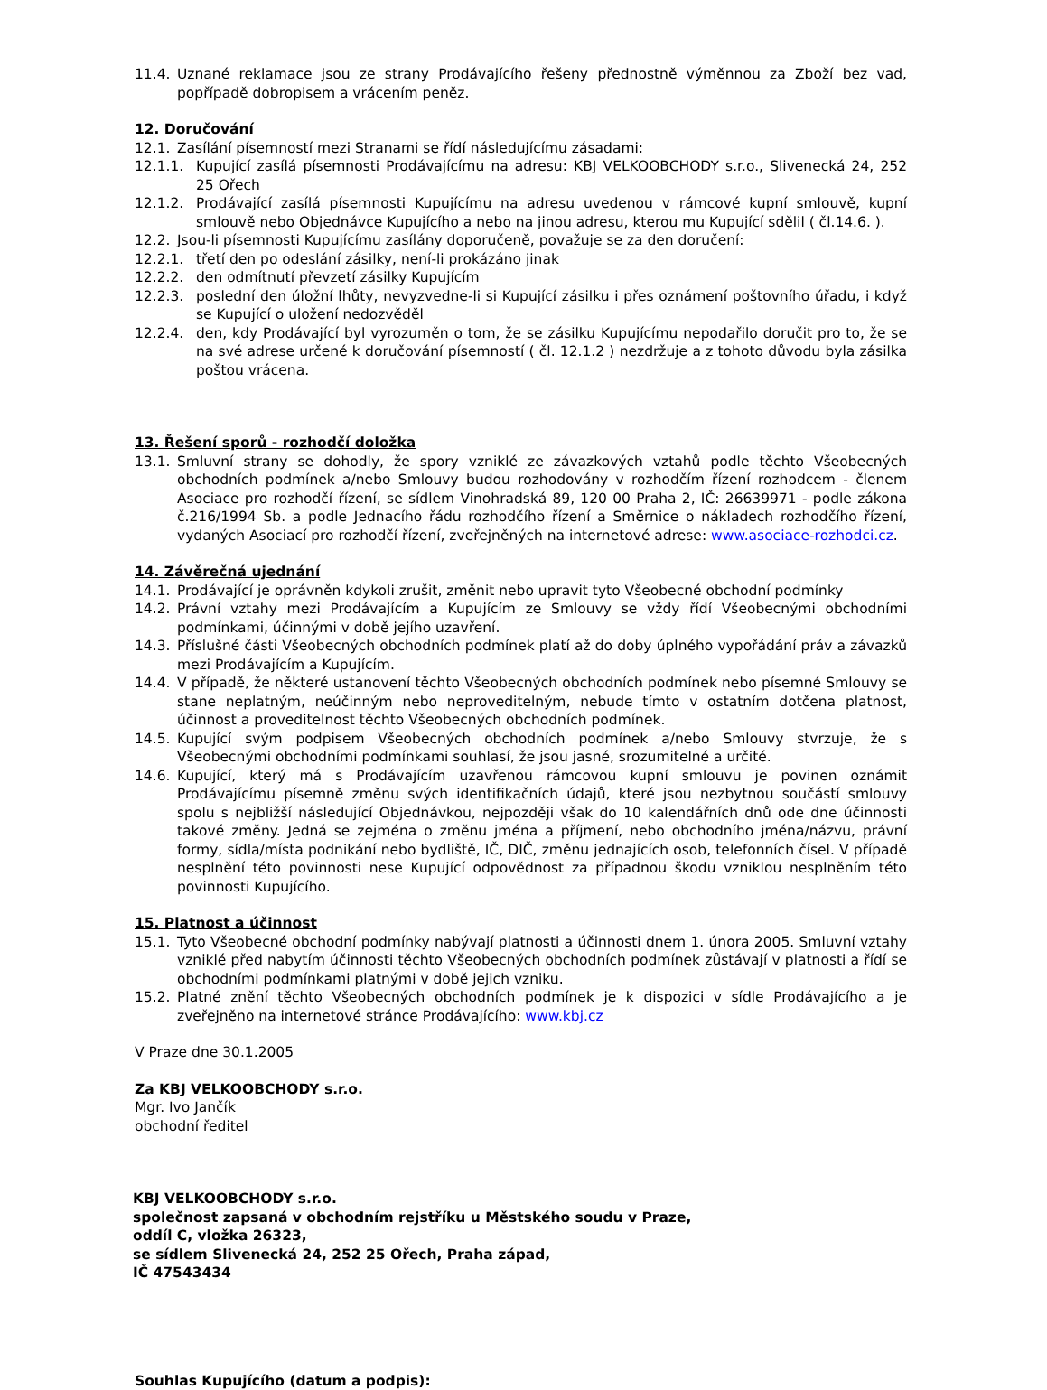11.4. Uznané reklamace jsou ze strany Prodávajícího řešeny přednostně výměnnou za Zboží bez vad, popřípadě dobropisem a vrácením peněz.
12. Doručování
12.1. Zasílání písemností mezi Stranami se řídí následujícímu zásadami:
12.1.1. Kupující zasílá písemnosti Prodávajícímu na adresu: KBJ VELKOOBCHODY s.r.o., Slivenecká 24, 252 25 Ořech
12.1.2. Prodávající zasílá písemnosti Kupujícímu na adresu uvedenou v rámcové kupní smlouvě, kupní smlouvě nebo Objednávce Kupujícího a nebo na jinou adresu, kterou mu Kupující sdělil ( čl.14.6. ).
12.2. Jsou-li písemnosti Kupujícímu zasílány doporučeně, považuje se za den doručení:
12.2.1. třetí den po odeslání zásilky, není-li prokázáno jinak
12.2.2. den odmítnutí převzetí zásilky Kupujícím
12.2.3. poslední den úložní lhůty, nevyzvedne-li si Kupující zásilku i přes oznámení poštovního úřadu, i když se Kupující o uložení nedozvěděl
12.2.4. den, kdy Prodávající byl vyrozuměn o tom, že se zásilku Kupujícímu nepodařilo doručit pro to, že se na své adrese určené k doručování písemností ( čl. 12.1.2 ) nezdržuje a z tohoto důvodu byla zásilka poštou vrácena.
13. Řešení sporů - rozhodčí doložka
13.1. Smluvní strany se dohodly, že spory vzniklé ze závazkových vztahů podle těchto Všeobecných obchodních podmínek a/nebo Smlouvy budou rozhodovány v rozhodčím řízení rozhodcem - členem Asociace pro rozhodčí řízení, se sídlem Vinohradská 89, 120 00 Praha 2, IČ: 26639971 - podle zákona č.216/1994 Sb. a podle Jednacího řádu rozhodčího řízení a Směrnice o nákladech rozhodčího řízení, vydaných Asociací pro rozhodčí řízení, zveřejněných na internetové adrese: www.asociace-rozhodci.cz.
14. Závěrečná ujednání
14.1. Prodávající je oprávněn kdykoli zrušit, změnit nebo upravit tyto Všeobecné obchodní podmínky
14.2. Právní vztahy mezi Prodávajícím a Kupujícím ze Smlouvy se vždy řídí Všeobecnými obchodními podmínkami, účinnými v době jejího uzavření.
14.3. Příslušné části Všeobecných obchodních podmínek platí až do doby úplného vypořádání práv a závazků mezi Prodávajícím a Kupujícím.
14.4. V případě, že některé ustanovení těchto Všeobecných obchodních podmínek nebo písemné Smlouvy se stane neplatným, neúčinným nebo neproveditelným, nebude tímto v ostatním dotčena platnost, účinnost a proveditelnost těchto Všeobecných obchodních podmínek.
14.5. Kupující svým podpisem Všeobecných obchodních podmínek a/nebo Smlouvy stvrzuje, že s Všeobecnými obchodními podmínkami souhlasí, že jsou jasné, srozumitelné a určité.
14.6. Kupující, který má s Prodávajícím uzavřenou rámcovou kupní smlouvu je povinen oznámit Prodávajícímu písemně změnu svých identifikačních údajů, které jsou nezbytnou součástí smlouvy spolu s nejbližší následující Objednávkou, nejpozději však do 10 kalendářních dnů ode dne účinnosti takové změny. Jedná se zejména o změnu jména a příjmení, nebo obchodního jména/názvu, právní formy, sídla/místa podnikání nebo bydliště, IČ, DIČ, změnu jednajících osob, telefonních čísel. V případě nesplnění této povinnosti nese Kupující odpovědnost za případnou škodu vzniklou nesplněním této povinnosti Kupujícího.
15. Platnost a účinnost
15.1. Tyto Všeobecné obchodní podmínky nabývají platnosti a účinnosti dnem 1. února 2005. Smluvní vztahy vzniklé před nabytím účinnosti těchto Všeobecných obchodních podmínek zůstávají v platnosti a řídí se obchodními podmínkami platnými v době jejich vzniku.
15.2. Platné znění těchto Všeobecných obchodních podmínek je k dispozici v sídle Prodávajícího a je zveřejněno na internetové stránce Prodávajícího: www.kbj.cz
V Praze dne 30.1.2005
Za KBJ VELKOOBCHODY s.r.o.
Mgr. Ivo Jančík
obchodní ředitel
KBJ VELKOOBCHODY s.r.o.
společnost zapsaná v obchodním rejstříku u Městského soudu v Praze,
oddíl C, vložka 26323,
se sídlem Slivenecká 24, 252 25 Ořech, Praha západ,
IČ 47543434
Souhlas Kupujícího (datum a podpis):